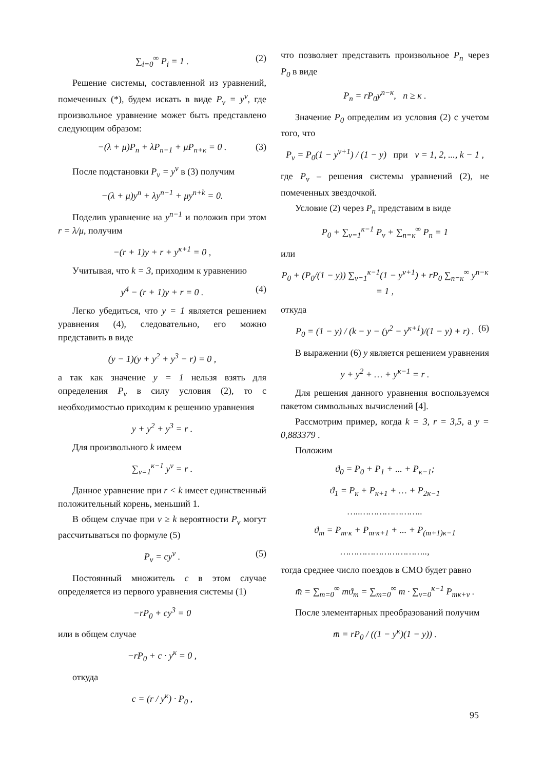∑<sub>i=0</sub><sup>∞</sup> P<sub>i</sub> = 1 . (2)
Решение системы, составленной из уравнений, помеченных (*), будем искать в виде P<sub>v</sub> = y<sup>v</sup>, где произвольное уравнение может быть представлено следующим образом:
−(λ + μ)P<sub>n</sub> + λP<sub>n−1</sub> + μP<sub>n+κ</sub> = 0 . (3)
После подстановки P<sub>v</sub> = y<sup>v</sup> в (3) получим
−(λ + μ)y<sup>n</sup> + λy<sup>n−1</sup> + μy<sup>n+k</sup> = 0.
Поделив уравнение на y<sup>n−1</sup> и положив при этом r = λ/μ, получим
−(r + 1)y + r + y<sup>κ+1</sup> = 0 ,
Учитывая, что k = 3, приходим к уравнению
y<sup>4</sup> − (r + 1)y + r = 0 . (4)
Легко убедиться, что y = 1 является решением уравнения (4), следовательно, его можно представить в виде
(y − 1)(y + y<sup>2</sup> + y<sup>3</sup> − r) = 0 ,
а так как значение y = 1 нельзя взять для определения P<sub>v</sub> в силу условия (2), то с необходимостью приходим к решению уравнения
y + y<sup>2</sup> + y<sup>3</sup> = r .
Для произвольного k имеем
∑<sub>v=1</sub><sup>κ−1</sup> y<sup>v</sup> = r .
Данное уравнение при r < k имеет единственный положительный корень, меньший 1.
В общем случае при v ≥ k вероятности P<sub>v</sub> могут рассчитываться по формуле (5)
P<sub>v</sub> = cy<sup>v</sup> . (5)
Постоянный множитель c в этом случае определяется из первого уравнения системы (1)
−rP<sub>0</sub> + cy<sup>3</sup> = 0
или в общем случае
−rP<sub>0</sub> + c · y<sup>κ</sup> = 0 ,
откуда
c = (r / y<sup>κ</sup>) · P<sub>0</sub> ,
что позволяет представить произвольное P<sub>n</sub> через P<sub>0</sub> в виде
P<sub>n</sub> = rP<sub>0</sub>y<sup>n−κ</sup>, n ≥ κ .
Значение P<sub>0</sub> определим из условия (2) с учетом того, что
P<sub>v</sub> = P<sub>0</sub>(1 − y<sup>v+1</sup>) / (1 − y) при ν = 1, 2, ..., k − 1 ,
где P<sub>v</sub> – решения системы уравнений (2), не помеченных звездочкой.
Условие (2) через P<sub>n</sub> представим в виде
P<sub>0</sub> + ∑<sub>v=1</sub><sup>κ−1</sup> P<sub>v</sub> + ∑<sub>n=κ</sub><sup>∞</sup> P<sub>n</sub> = 1
или
P<sub>0</sub> + (P<sub>0</sub>/(1 − y)) ∑<sub>v=1</sub><sup>κ−1</sup>(1 − y<sup>v+1</sup>) + rP<sub>0</sub> ∑<sub>n=κ</sub><sup>∞</sup> y<sup>n−κ</sup> = 1 ,
откуда
P<sub>0</sub> = (1 − y) / (k − y − (y<sup>2</sup> − y<sup>κ+1</sup>)/(1 − y) + r) . (6)
В выражении (6) y является решением уравнения
y + y<sup>2</sup> + … + y<sup>κ−1</sup> = r .
Для решения данного уравнения воспользуемся пакетом символьных вычислений [4].
Рассмотрим пример, когда k = 3, r = 3,5, а y = 0,883379 .
Положим
ϑ<sub>0</sub> = P<sub>0</sub> + P<sub>1</sub> + ... + P<sub>κ−1</sub>;
ϑ<sub>1</sub> = P<sub>κ</sub> + P<sub>κ+1</sub> + … + P<sub>2κ−1</sub>
…..…………………..
ϑ<sub>m</sub> = P<sub>m·κ</sub> + P<sub>m·κ+1</sub> + ... + P<sub>(m+1)κ−1</sub>
…………………………..,
тогда среднее число поездов в СМО будет равно
m̄ = ∑<sub>m=0</sub><sup>∞</sup> mϑ<sub>m</sub> = ∑<sub>m=0</sub><sup>∞</sup> m · ∑<sub>v=0</sub><sup>κ−1</sup> P<sub>mκ+v</sub> .
После элементарных преобразований получим
m̄ = rP<sub>0</sub> / ((1 − y<sup>κ</sup>)(1 − y)) .
95